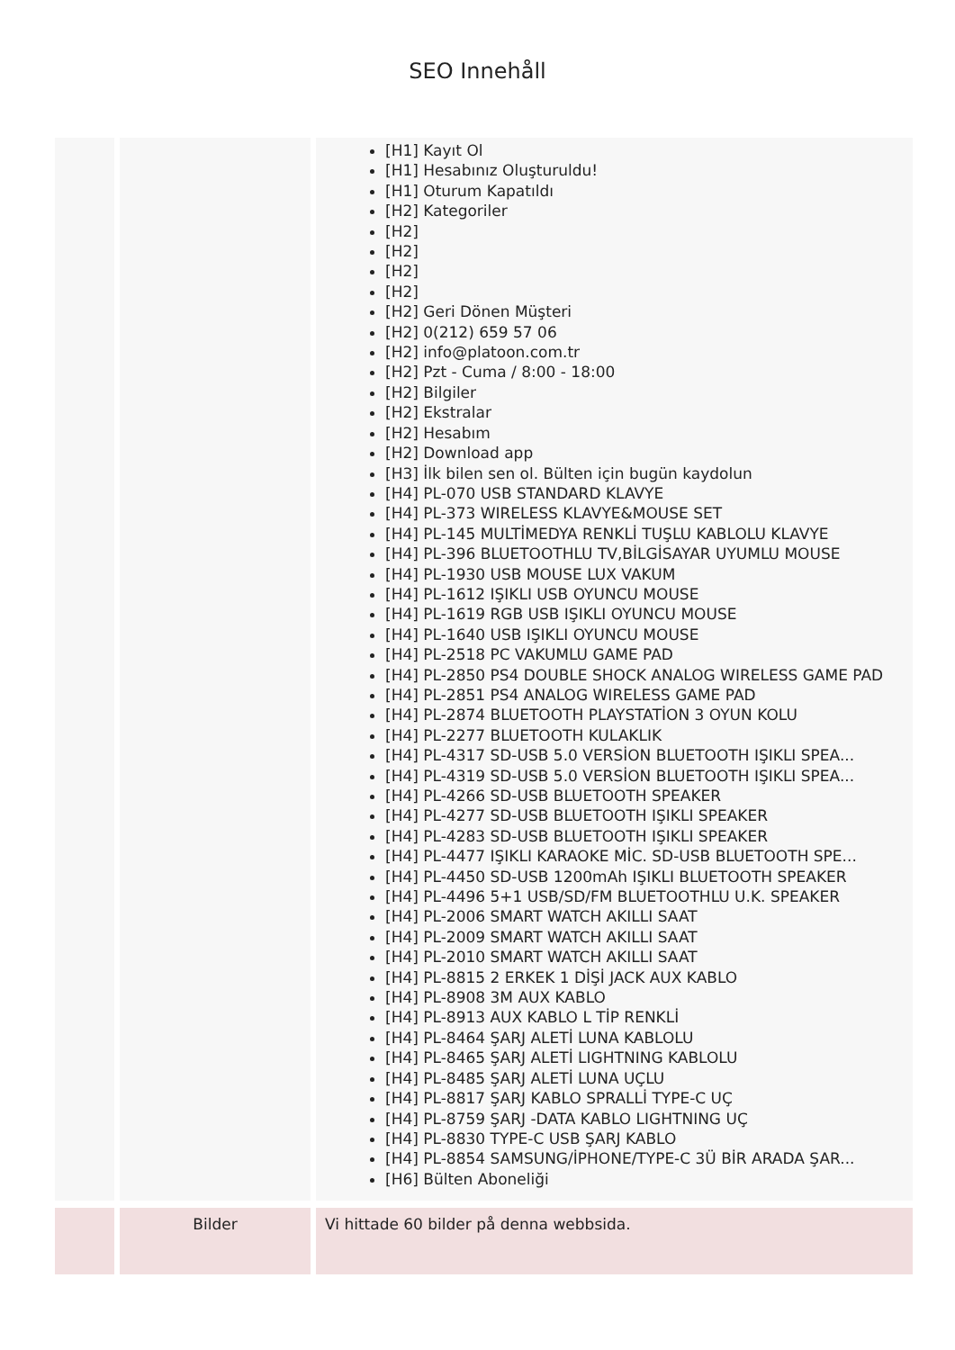SEO Innehåll
| | | [H1] Kayıt Ol [H1] Hesabınız Oluşturuldu! [H1] Oturum Kapatıldı [H2] Kategoriler [H2] [H2] [H2] [H2] [H2] Geri Dönen Müşteri [H2] 0(212) 659 57 06 [H2] info@platoon.com.tr [H2] Pzt - Cuma / 8:00 - 18:00 [H2] Bilgiler [H2] Ekstralar [H2] Hesabım [H2] Download app [H3] İlk bilen sen ol. Bülten için bugün kaydolun [H4] PL-070 USB STANDARD KLAVYE [H4] PL-373 WIRELESS KLAVYE&MOUSE SET [H4] PL-145 MULTİMEDYA RENKLİ TUŞLU KABLOLU KLAVYE [H4] PL-396 BLUETOOTHLU TV,BİLGİSAYAR UYUMLU MOUSE [H4] PL-1930 USB MOUSE LUX VAKUM [H4] PL-1612 IŞIKLI USB OYUNCU MOUSE [H4] PL-1619 RGB USB IŞIKLI OYUNCU MOUSE [H4] PL-1640 USB IŞIKLI OYUNCU MOUSE [H4] PL-2518 PC VAKUMLU GAME PAD [H4] PL-2850 PS4 DOUBLE SHOCK ANALOG WIRELESS GAME PAD [H4] PL-2851 PS4 ANALOG WIRELESS GAME PAD [H4] PL-2874 BLUETOOTH PLAYSTATİON 3 OYUN KOLU [H4] PL-2277 BLUETOOTH KULAKLIK [H4] PL-4317 SD-USB 5.0 VERSİON BLUETOOTH IŞIKLI SPEA... [H4] PL-4319 SD-USB 5.0 VERSİON BLUETOOTH IŞIKLI SPEA... [H4] PL-4266 SD-USB BLUETOOTH SPEAKER [H4] PL-4277 SD-USB BLUETOOTH IŞIKLI SPEAKER [H4] PL-4283 SD-USB BLUETOOTH IŞIKLI SPEAKER [H4] PL-4477 IŞIKLI KARAOKE MİC. SD-USB BLUETOOTH SPE... [H4] PL-4450 SD-USB 1200mAh IŞIKLI BLUETOOTH SPEAKER [H4] PL-4496 5+1 USB/SD/FM BLUETOOTHLU U.K. SPEAKER [H4] PL-2006 SMART WATCH AKILLI SAAT [H4] PL-2009 SMART WATCH AKILLI SAAT [H4] PL-2010 SMART WATCH AKILLI SAAT [H4] PL-8815 2 ERKEK 1 DİŞİ JACK AUX KABLO [H4] PL-8908 3M AUX KABLO [H4] PL-8913 AUX KABLO L TİP RENKLİ [H4] PL-8464 ŞARJ ALETİ LUNA KABLOLU [H4] PL-8465 ŞARJ ALETİ LIGHTNING KABLOLU [H4] PL-8485 ŞARJ ALETİ LUNA UÇLU [H4] PL-8817 ŞARJ KABLO SPRALLİ TYPE-C UÇ [H4] PL-8759 ŞARJ -DATA KABLO LIGHTNING UÇ [H4] PL-8830 TYPE-C USB ŞARJ KABLO [H4] PL-8854 SAMSUNG/İPHONE/TYPE-C 3Ü BİR ARADA ŞAR... [H6] Bülten Aboneliği |
| | Bilder | Vi hittade 60 bilder på denna webbsida. |